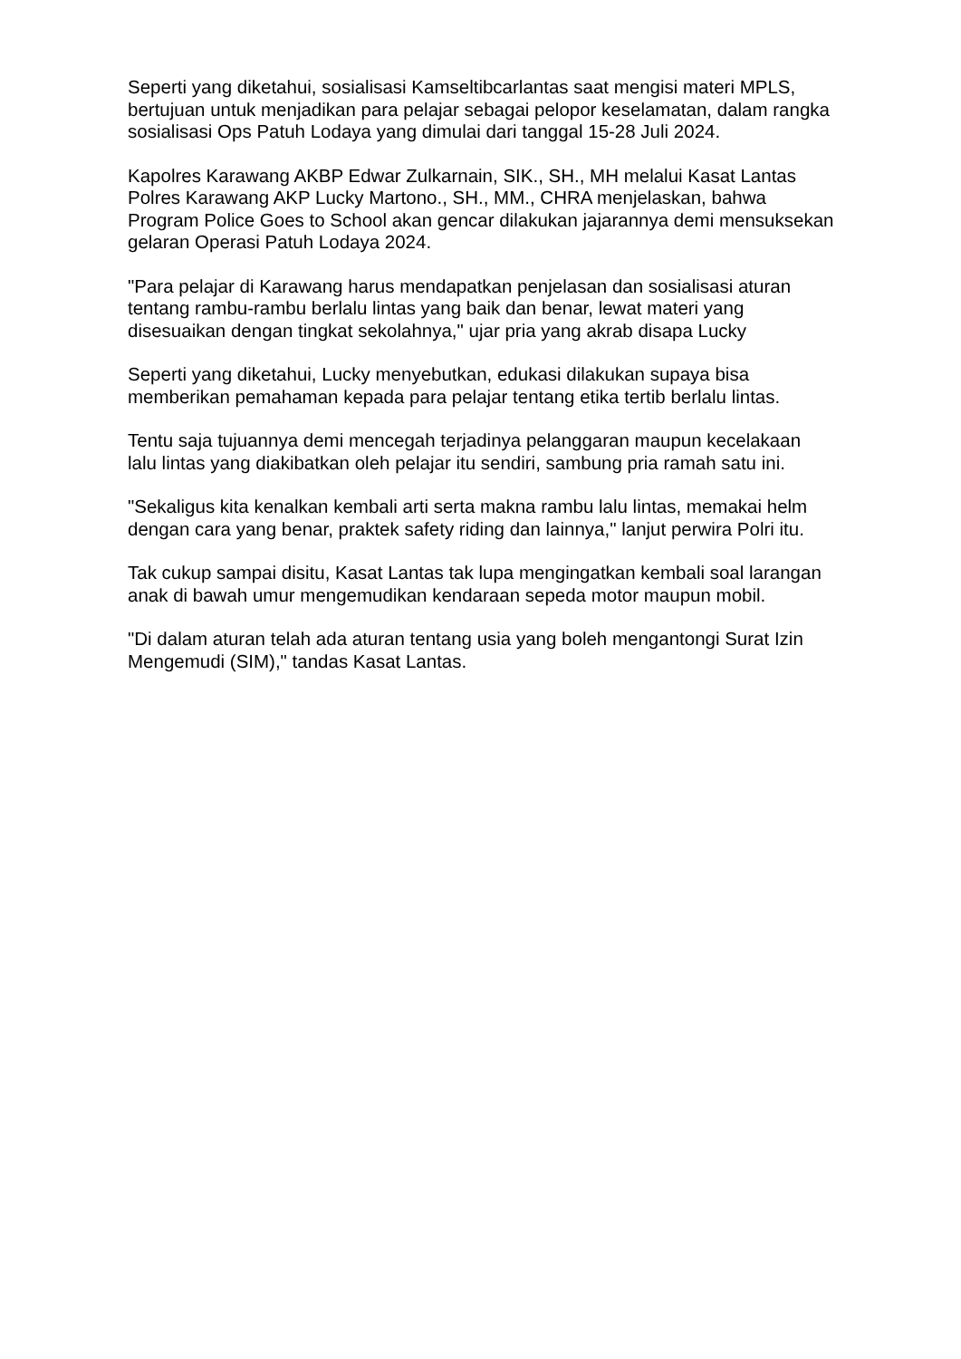Seperti yang diketahui, sosialisasi Kamseltibcarlantas saat mengisi materi MPLS, bertujuan untuk menjadikan para pelajar sebagai pelopor keselamatan, dalam rangka sosialisasi Ops Patuh Lodaya yang dimulai dari tanggal 15-28 Juli 2024.
Kapolres Karawang AKBP Edwar Zulkarnain, SIK., SH., MH melalui Kasat Lantas Polres Karawang AKP Lucky Martono., SH., MM., CHRA menjelaskan, bahwa Program Police Goes to School akan gencar dilakukan jajarannya demi mensuksekan gelaran Operasi Patuh Lodaya 2024.
"Para pelajar di Karawang harus mendapatkan penjelasan dan sosialisasi aturan tentang rambu-rambu berlalu lintas yang baik dan benar, lewat materi yang disesuaikan dengan tingkat sekolahnya," ujar pria yang akrab disapa Lucky
Seperti yang diketahui, Lucky menyebutkan, edukasi dilakukan supaya bisa memberikan pemahaman kepada para pelajar tentang etika tertib berlalu lintas.
Tentu saja tujuannya demi mencegah terjadinya pelanggaran maupun kecelakaan lalu lintas yang diakibatkan oleh pelajar itu sendiri, sambung pria ramah satu ini.
"Sekaligus kita kenalkan kembali arti serta makna rambu lalu lintas, memakai helm dengan cara yang benar, praktek safety riding dan lainnya," lanjut perwira Polri itu.
Tak cukup sampai disitu, Kasat Lantas tak lupa mengingatkan kembali soal larangan anak di bawah umur mengemudikan kendaraan sepeda motor maupun mobil.
"Di dalam aturan telah ada aturan tentang usia yang boleh mengantongi Surat Izin Mengemudi (SIM)," tandas Kasat Lantas.